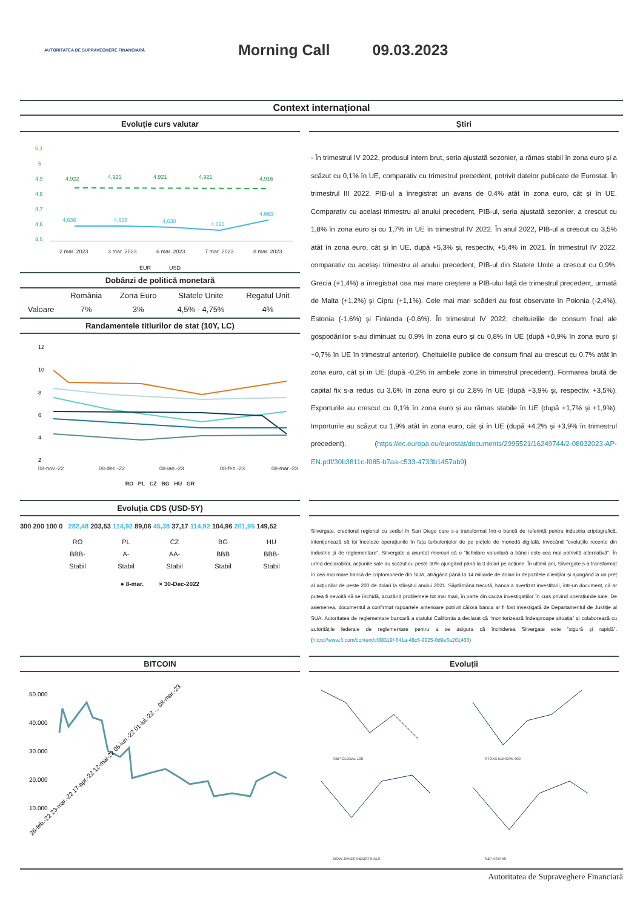AUTORITATEA DE SUPRAVEGHERE FINANCIARĂ
Morning Call 09.03.2023
Context internațional
Evoluție curs valutar
5,1
5
4,9
4,8
4,7
4,6
4,5
4,922
4,921
4,921
4,921
4,916
4,636
4,635
4,630
4,615
4,663
2 mar. 2023
3 mar. 2023
6 mar. 2023
7 mar. 2023
8 mar. 2023
EUR USD
Dobânzi de politică monetară
| | România | Zona Euro | Statele Unite | Regatul Unit |
| --- | --- | --- | --- | --- |
| Valoare | 7% | 3% | 4,5% - 4,75% | 4% |
Randamentele titlurilor de stat (10Y, LC)
12
10
8
6
4
2
08-nov.-22
08-dec.-22
08-ian.-23
08-feb.-23
08-mar.-23
RO PL CZ BG HU GR
Știri
- În trimestrul IV 2022, produsul intern brut, seria ajustată sezonier, a rămas stabil în zona euro și a scăzut cu 0,1% în UE, comparativ cu trimestrul precedent, potrivit datelor publicate de Eurostat. În trimestrul III 2022, PIB-ul a înregistrat un avans de 0,4% atât în zona euro, cât și în UE. Comparativ cu același trimestru al anului precedent, PIB-ul, seria ajustată sezonier, a crescut cu 1,8% în zona euro și cu 1,7% în UE în trimestrul IV 2022. În anul 2022, PIB-ul a crescut cu 3,5% atât în zona euro, cât și în UE, după +5,3% și, respectiv, +5,4% în 2021. În trimestrul IV 2022, comparativ cu același trimestru al anului precedent, PIB-ul din Statele Unite a crescut cu 0,9%. Grecia (+1,4%) a înregistrat cea mai mare creștere a PIB-ului față de trimestrul precedent, urmată de Malta (+1,2%) și Cipru (+1,1%). Cele mai mari scăderi au fost observate în Polonia (-2,4%), Estonia (-1,6%) și Finlanda (-0,6%). În trimestrul IV 2022, cheltuielile de consum final ale gospodăriilor s-au diminuat cu 0,9% în zona euro și cu 0,8% în UE (după +0,9% în zona euro și +0,7% în UE în trimestrul anterior). Cheltuielile publice de consum final au crescut cu 0,7% atât în zona euro, cât și în UE (după -0,2% în ambele zone în trimestrul precedent). Formarea brută de capital fix s-a redus cu 3,6% în zona euro și cu 2,8% în UE (după +3,9% și, respectiv, +3,5%). Exporturile au crescut cu 0,1% în zona euro și au rămas stabile în UE (după +1,7% și +1,9%). Importurile au scăzut cu 1,9% atât în zona euro, cât și în UE (după +4,2% și +3,9% în trimestrul precedent). (https://ec.europa.eu/eurostat/documents/2995521/16249744/2-08032023-AP-EN.pdf/30b3811c-f085-b7aa-c533-4733b1457ab9)
Evoluția CDS (USD-5Y)
300 200 100 0 282,48 203,53 114,92 89,06 45,38 37,17 114,92 104,96 201,95 149,52
| RO | PL | CZ | BG | HU |
| BBB- | A- | AA- | BBB | BBB- |
| Stabil | Stabil | Stabil | Stabil | Stabil |
● 8-mar. × 30-Dec-2022
Silvergate, creditorul regional cu sediul în San Diego care s-a transformat într-o bancă de referință pentru industria criptografică, intenționează să își înceteze operațiunile în fața turbulențelor de pe piețele de monedă digitală. Invocând "evoluțiile recente din industrie și de reglementare", Silvergate a anunțat miercuri că o "lichidare voluntară a băncii este cea mai potrivită alternativă". În urma declarațiilor, acțiunile sale au scăzut cu peste 30% ajungând până la 3 dolari pe acțiune. În ultimii ani, Silvergate s-a transformat în cea mai mare bancă de criptomonede din SUA, atrăgând până la 14 miliarde de dolari în depozitele clienților și ajungând la un preț al acțiunilor de peste 200 de dolari la sfârșitul anului 2021. Săptămâna trecută, banca a avertizat investitorii, într-un document, că ar putea fi nevoită să se închidă, acuzând problemele tot mai mari, în parte din cauza investigațiilor în curs privind operațiunile sale. De asemenea, documentul a confirmat rapoartele anterioare potrivit cărora banca ar fi fost investigată de Departamentul de Justiție al SUA. Autoritatea de reglementare bancară a statului California a declarat că "monitorizează îndeaproape situația" și colaborează cu autoritățile federale de reglementare pentru a se asigura că închiderea Silvergate este "sigură și rapidă". (https://www.ft.com/content/cf88319f-641a-48c6-9925-0d9e6a201466)
BITCOIN
50.000
40.000
30.000
20.000
10.000
26-feb.-22 23-mar.-22 17-apr.-22 12-mai-22 06-iun.-22 01-iul.-22 ... 08-mar.-23
Evoluții
S&P GLOBAL 100
STOXX EUROPE 600
DOW JONES INDUSTRIALS
S&P ASIA 50
Autoritatea de Supraveghere Financiară